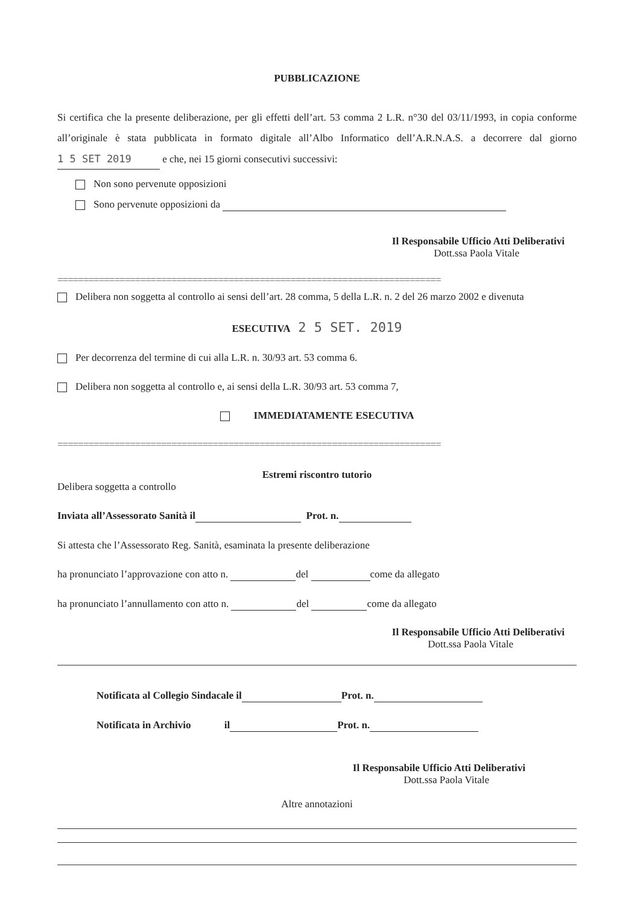PUBBLICAZIONE
Si certifica che la presente deliberazione, per gli effetti dell’art. 53 comma 2 L.R. n°30 del 03/11/1993, in copia conforme all’originale è stata pubblicata in formato digitale all’Albo Informatico dell’A.R.N.A.S. a decorrere dal giorno 1 5 SET 2019 e che, nei 15 giorni consecutivi successivi:
Non sono pervenute opposizioni
Sono pervenute opposizioni da
Il Responsabile Ufficio Atti Deliberativi
Dott.ssa Paola Vitale
==========================================================================
Delibera non soggetta al controllo ai sensi dell’art. 28 comma, 5 della L.R. n. 2 del 26 marzo 2002 e divenuta
ESECUTIVA 2 5 SET. 2019
Per decorrenza del termine di cui alla L.R. n. 30/93 art. 53 comma 6.
Delibera non soggetta al controllo e, ai sensi della L.R. 30/93 art. 53 comma 7,
IMMEDIATAMENTE ESECUTIVA
==========================================================================
Estremi riscontro tutorio
Delibera soggetta a controllo
Inviata all’Assessorato Sanità il Prot. n.
Si attesta che l’Assessorato Reg. Sanità, esaminata la presente deliberazione
ha pronunciato l’approvazione con atto n. del come da allegato
ha pronunciato l’annullamento con atto n. del come da allegato
Il Responsabile Ufficio Atti Deliberativi
Dott.ssa Paola Vitale
Notificata al Collegio Sindacale il Prot. n.
Notificata in Archivio il Prot. n.
Il Responsabile Ufficio Atti Deliberativi
Dott.ssa Paola Vitale
Altre annotazioni